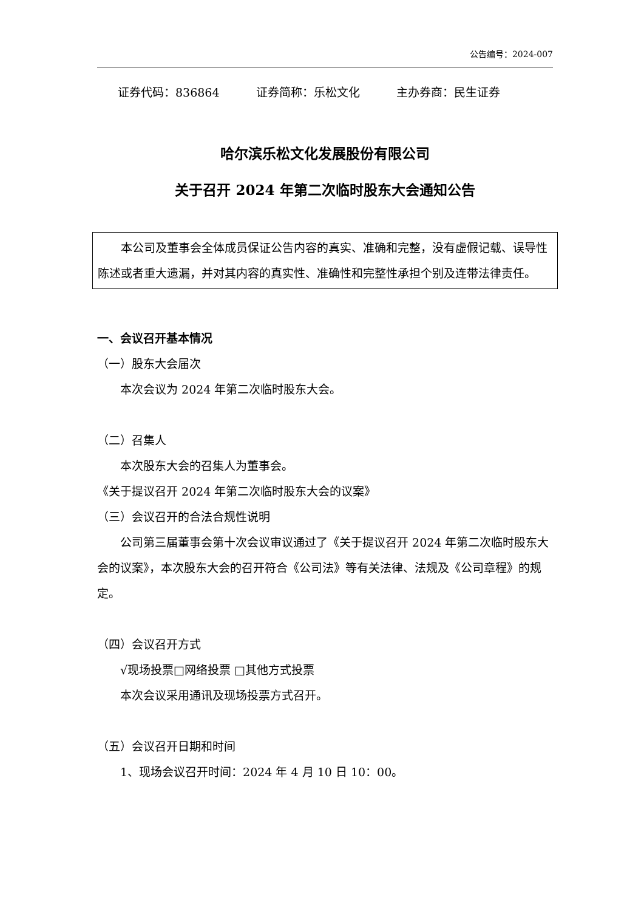公告编号：2024-007
证券代码：836864 证券简称：乐松文化 主办券商：民生证券
哈尔滨乐松文化发展股份有限公司
关于召开 2024 年第二次临时股东大会通知公告
本公司及董事会全体成员保证公告内容的真实、准确和完整，没有虚假记载、误导性陈述或者重大遗漏，并对其内容的真实性、准确性和完整性承担个别及连带法律责任。
一、会议召开基本情况
（一）股东大会届次
本次会议为 2024 年第二次临时股东大会。
（二）召集人
本次股东大会的召集人为董事会。
《关于提议召开 2024 年第二次临时股东大会的议案》
（三）会议召开的合法合规性说明
公司第三届董事会第十次会议审议通过了《关于提议召开 2024 年第二次临时股东大会的议案》，本次股东大会的召开符合《公司法》等有关法律、法规及《公司章程》的规定。
（四）会议召开方式
√现场投票□网络投票 □其他方式投票
本次会议采用通讯及现场投票方式召开。
（五）会议召开日期和时间
1、现场会议召开时间：2024 年 4 月 10 日 10：00。